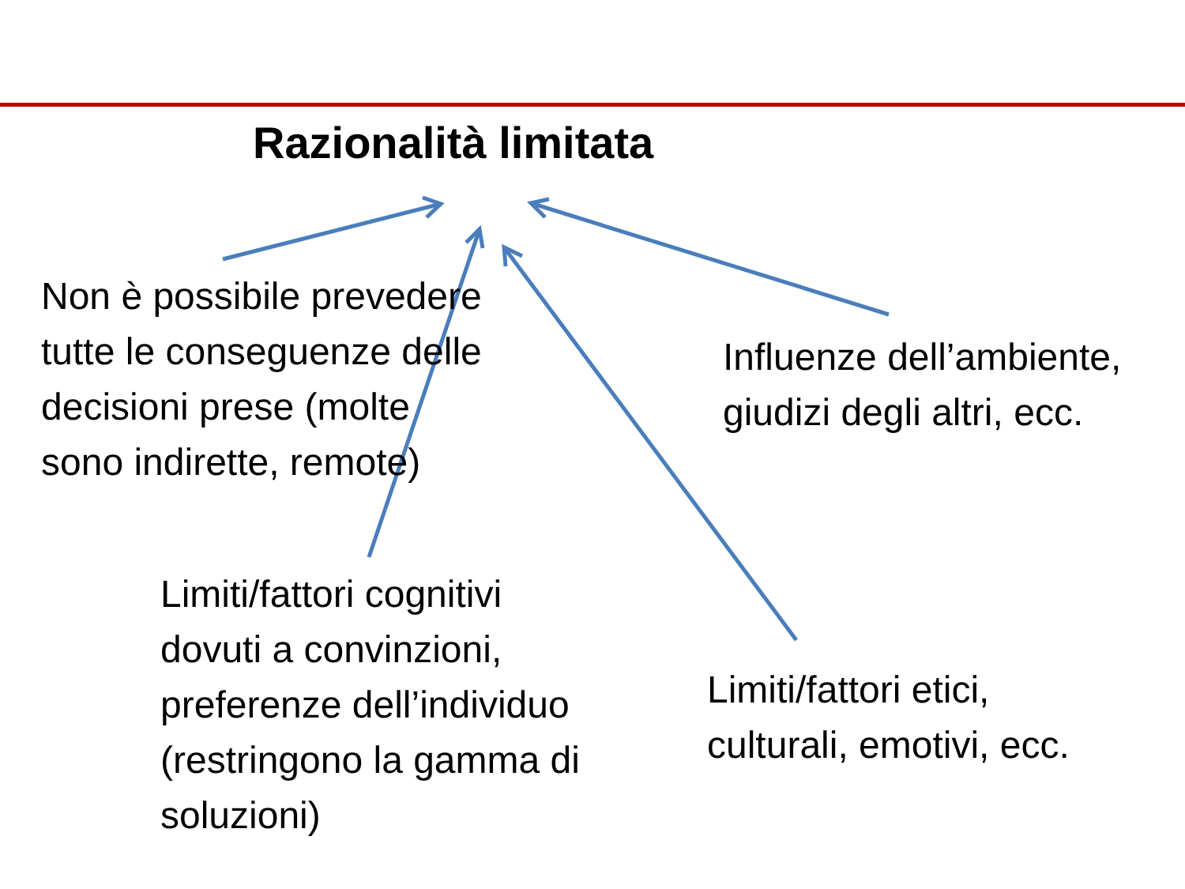Razionalità limitata
Non è possibile prevedere
tutte le conseguenze delle
decisioni prese (molte
sono indirette, remote)
Influenze dell’ambiente,
giudizi degli altri, ecc.
Limiti/fattori cognitivi
dovuti a convinzioni,
preferenze dell’individuo
(restringono la gamma di
soluzioni)
Limiti/fattori etici,
culturali, emotivi, ecc.